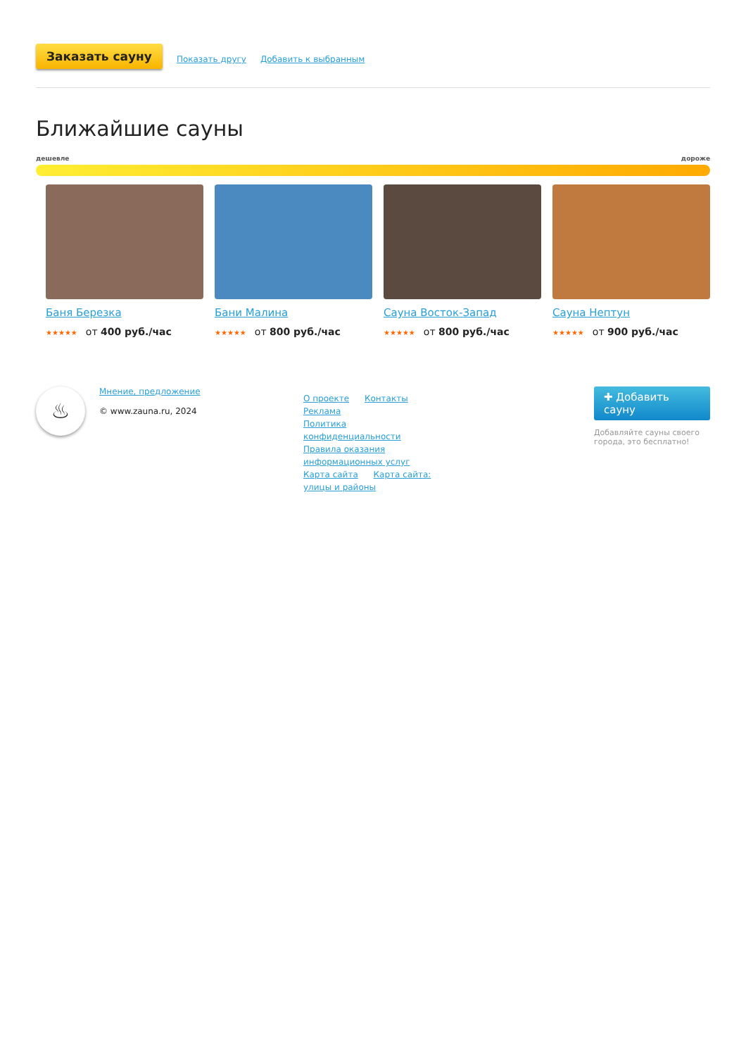Заказать сауну Показать другу Добавить к выбранным
Ближайшие сауны
дешевле дороже
Баня Березка
★★★★★ от 400 руб./час
Бани Малина
★★★★★ от 800 руб./час
Сауна Восток-Запад
★★★★★ от 800 руб./час
Сауна Нептун
★★★★★ от 900 руб./час
♨
Мнение, предложение
© www.zauna.ru, 2024
О проекте Контакты Реклама
Политика конфиденциальности
Правила оказания информационных услуг
Карта сайта Карта сайта: улицы и районы
✚ Добавить сауну
Добавляйте сауны своего города, это бесплатно!